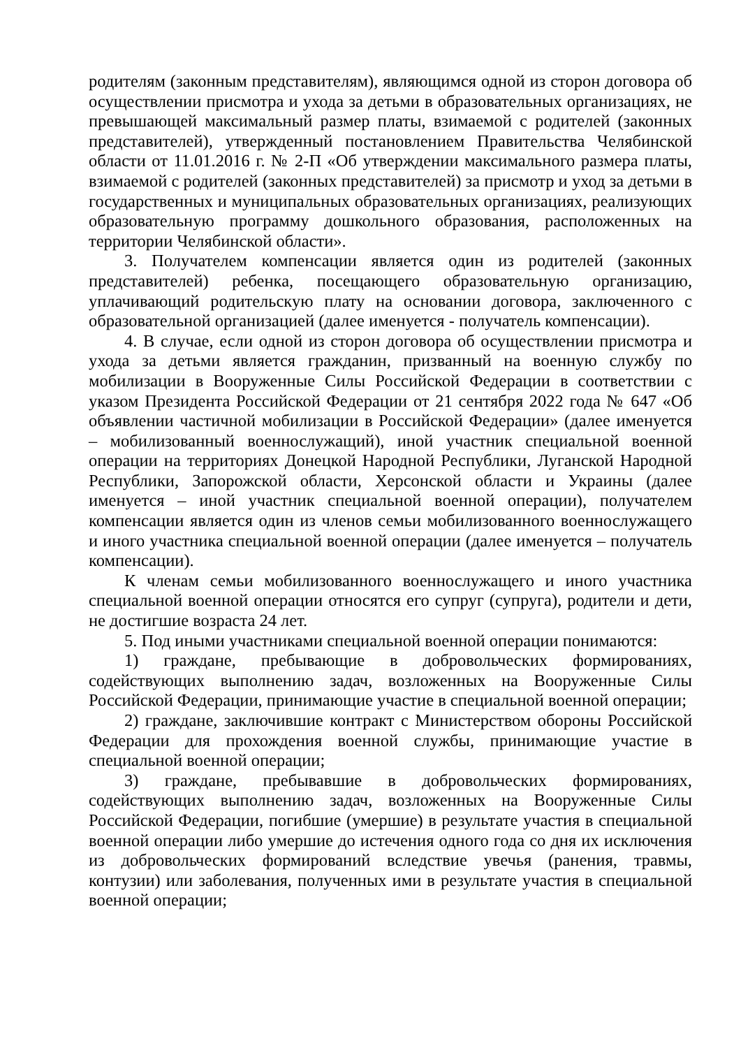родителям (законным представителям), являющимся одной из сторон договора об осуществлении присмотра и ухода за детьми в образовательных организациях, не превышающей максимальный размер платы, взимаемой с родителей (законных представителей), утвержденный постановлением Правительства Челябинской области от 11.01.2016 г. № 2-П «Об утверждении максимального размера платы, взимаемой с родителей (законных представителей) за присмотр и уход за детьми в государственных и муниципальных образовательных организациях, реализующих образовательную программу дошкольного образования, расположенных на территории Челябинской области».
3. Получателем компенсации является один из родителей (законных представителей) ребенка, посещающего образовательную организацию, уплачивающий родительскую плату на основании договора, заключенного с образовательной организацией (далее именуется - получатель компенсации).
4. В случае, если одной из сторон договора об осуществлении присмотра и ухода за детьми является гражданин, призванный на военную службу по мобилизации в Вооруженные Силы Российской Федерации в соответствии с указом Президента Российской Федерации от 21 сентября 2022 года № 647 «Об объявлении частичной мобилизации в Российской Федерации» (далее именуется – мобилизованный военнослужащий), иной участник специальной военной операции на территориях Донецкой Народной Республики, Луганской Народной Республики, Запорожской области, Херсонской области и Украины (далее именуется – иной участник специальной военной операции), получателем компенсации является один из членов семьи мобилизованного военнослужащего и иного участника специальной военной операции (далее именуется – получатель компенсации).
К членам семьи мобилизованного военнослужащего и иного участника специальной военной операции относятся его супруг (супруга), родители и дети, не достигшие возраста 24 лет.
5. Под иными участниками специальной военной операции понимаются:
1) граждане, пребывающие в добровольческих формированиях, содействующих выполнению задач, возложенных на Вооруженные Силы Российской Федерации, принимающие участие в специальной военной операции;
2) граждане, заключившие контракт с Министерством обороны Российской Федерации для прохождения военной службы, принимающие участие в специальной военной операции;
3) граждане, пребывавшие в добровольческих формированиях, содействующих выполнению задач, возложенных на Вооруженные Силы Российской Федерации, погибшие (умершие) в результате участия в специальной военной операции либо умершие до истечения одного года со дня их исключения из добровольческих формирований вследствие увечья (ранения, травмы, контузии) или заболевания, полученных ими в результате участия в специальной военной операции;